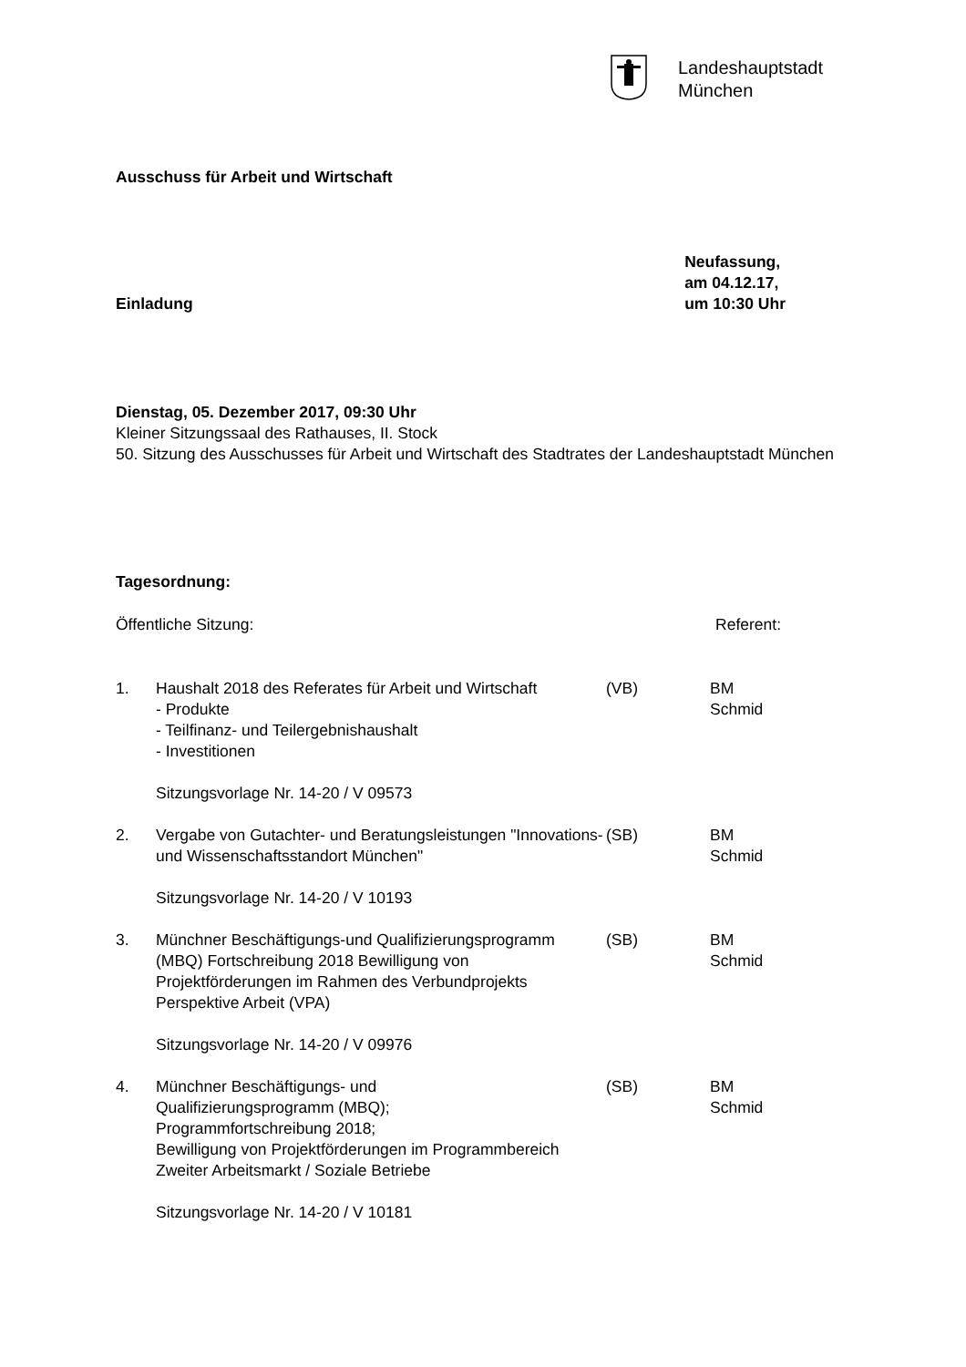Landeshauptstadt
München
Ausschuss für Arbeit und Wirtschaft
Einladung
Neufassung,
am 04.12.17,
um 10:30 Uhr
Dienstag, 05. Dezember 2017, 09:30 Uhr
Kleiner Sitzungssaal des Rathauses, II. Stock
50. Sitzung des Ausschusses für Arbeit und Wirtschaft des Stadtrates der Landeshauptstadt München
Tagesordnung:
Öffentliche Sitzung: Referent:
| 1. | Haushalt 2018 des Referates für Arbeit und Wirtschaft - Produkte - Teilfinanz- und Teilergebnishaushalt - Investitionen Sitzungsvorlage Nr. 14-20 / V 09573 | (VB) | BM Schmid |
| 2. | Vergabe von Gutachter- und Beratungsleistungen "Innovations- und Wissenschaftsstandort München" Sitzungsvorlage Nr. 14-20 / V 10193 | (SB) | BM Schmid |
| 3. | Münchner Beschäftigungs-und Qualifizierungsprogramm (MBQ) Fortschreibung 2018 Bewilligung von Projektförderungen im Rahmen des Verbundprojekts Perspektive Arbeit (VPA) Sitzungsvorlage Nr. 14-20 / V 09976 | (SB) | BM Schmid |
| 4. | Münchner Beschäftigungs- und Qualifizierungsprogramm (MBQ); Programmfortschreibung 2018; Bewilligung von Projektförderungen im Programmbereich Zweiter Arbeitsmarkt / Soziale Betriebe Sitzungsvorlage Nr. 14-20 / V 10181 | (SB) | BM Schmid |